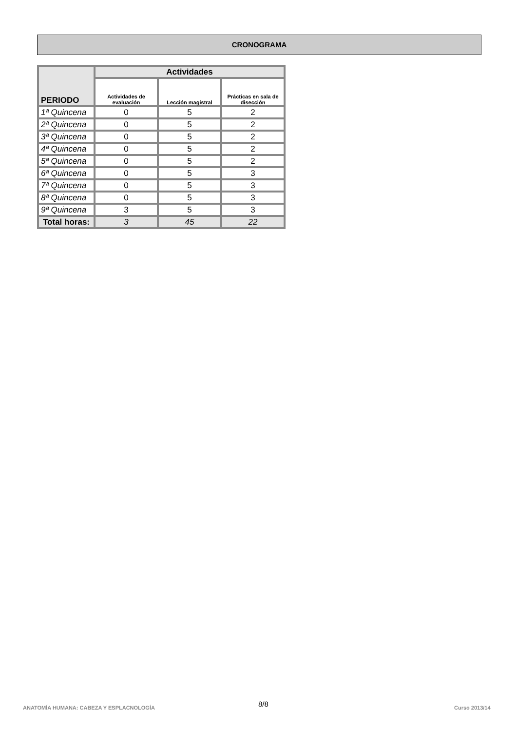CRONOGRAMA
| PERIODO | Actividades | | |
| --- | --- | --- | --- |
| | Actividades de evaluación | Lección magistral | Prácticas en sala de disección |
| 1ª Quincena | 0 | 5 | 2 |
| 2ª Quincena | 0 | 5 | 2 |
| 3ª Quincena | 0 | 5 | 2 |
| 4ª Quincena | 0 | 5 | 2 |
| 5ª Quincena | 0 | 5 | 2 |
| 6ª Quincena | 0 | 5 | 3 |
| 7ª Quincena | 0 | 5 | 3 |
| 8ª Quincena | 0 | 5 | 3 |
| 9ª Quincena | 3 | 5 | 3 |
| Total horas: | 3 | 45 | 22 |
ANATOMÍA HUMANA: CABEZA Y ESPLACNOLOGÍA
8/8 Curso 2013/14